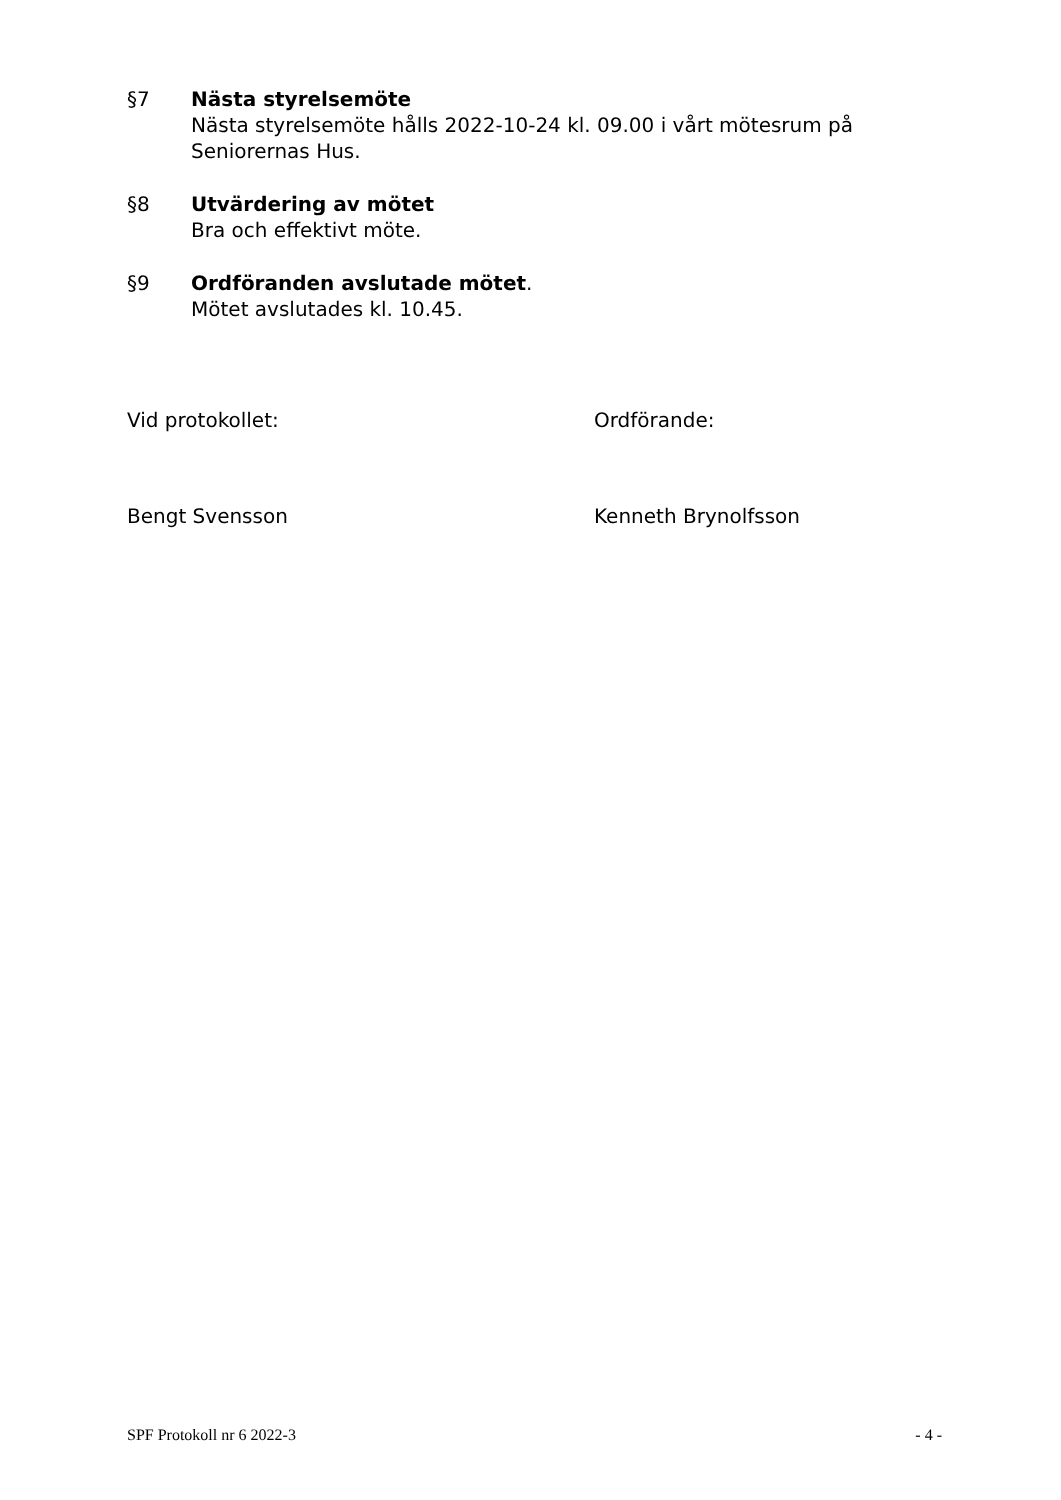§7 Nästa styrelsemöte
Nästa styrelsemöte hålls 2022-10-24 kl. 09.00 i vårt mötesrum på Seniorernas Hus.
§8 Utvärdering av mötet
Bra och effektivt möte.
§9 Ordföranden avslutade mötet.
Mötet avslutades kl. 10.45.
Vid protokollet: Ordförande:
Bengt Svensson Kenneth Brynolfsson
SPF Protokoll nr 6 2022-3 - 4 -